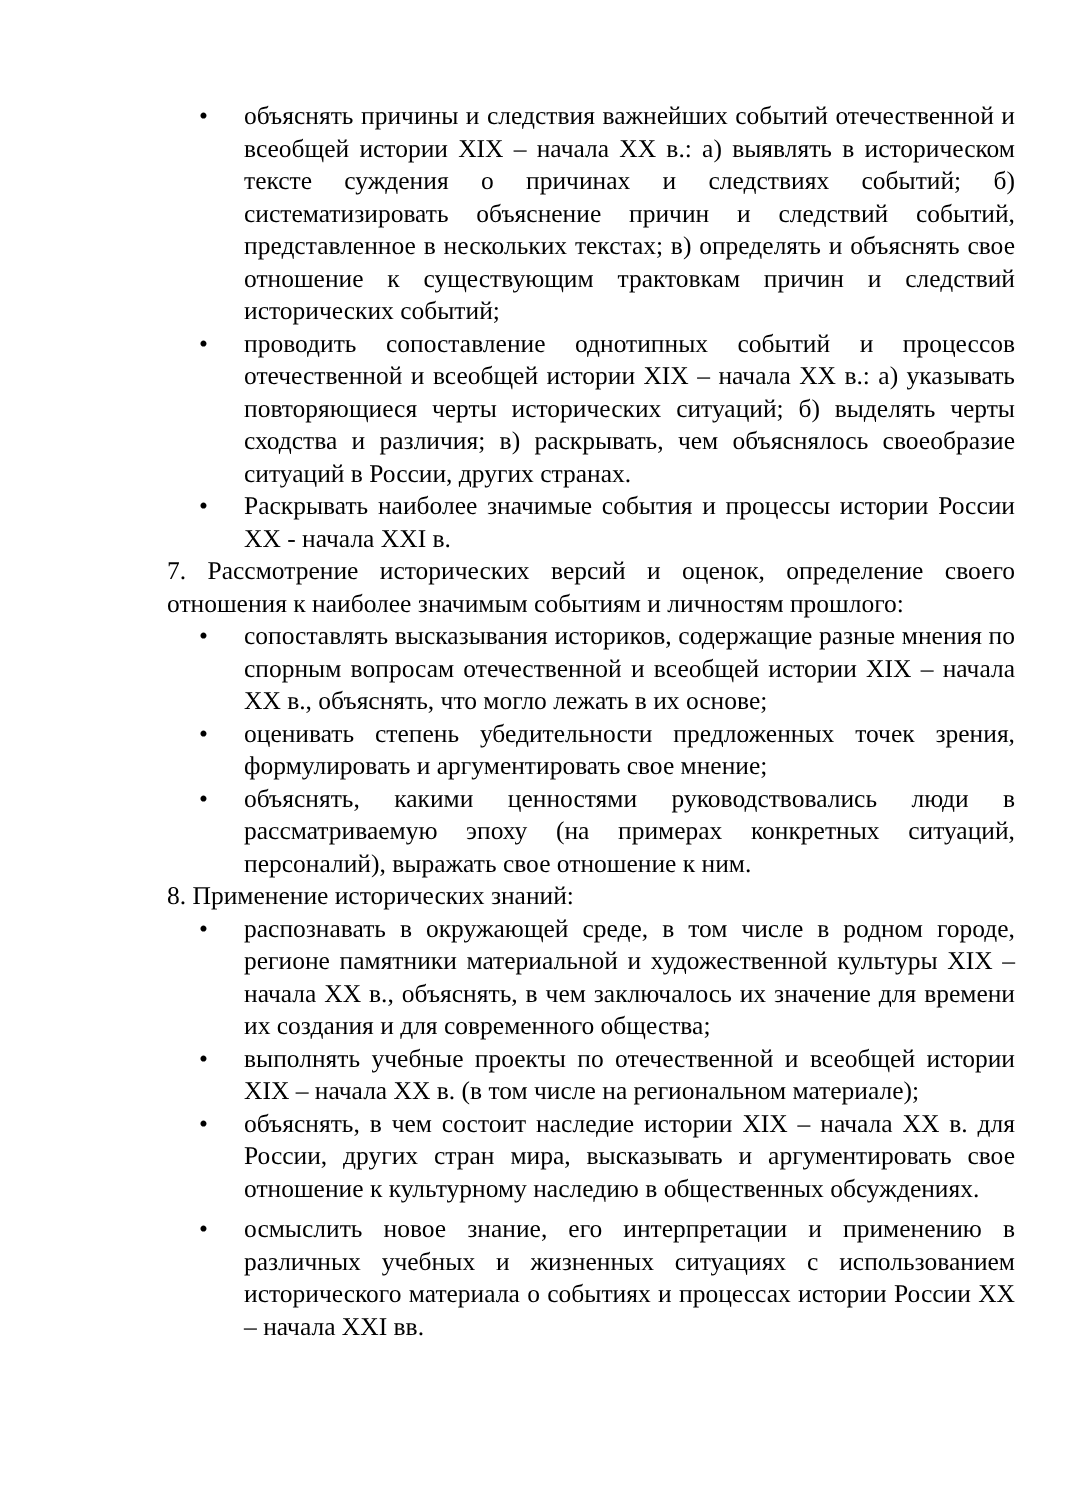• объяснять причины и следствия важнейших событий отечественной и всеобщей истории XIX – начала XX в.: а) выявлять в историческом тексте суждения о причинах и следствиях событий; б) систематизировать объяснение причин и следствий событий, представленное в нескольких текстах; в) определять и объяснять свое отношение к существующим трактовкам причин и следствий исторических событий;
• проводить сопоставление однотипных событий и процессов отечественной и всеобщей истории XIX – начала XX в.: а) указывать повторяющиеся черты исторических ситуаций; б) выделять черты сходства и различия; в) раскрывать, чем объяснялось своеобразие ситуаций в России, других странах.
• Раскрывать наиболее значимые события и процессы истории России XX - начала XXI в.
7. Рассмотрение исторических версий и оценок, определение своего отношения к наиболее значимым событиям и личностям прошлого:
• сопоставлять высказывания историков, содержащие разные мнения по спорным вопросам отечественной и всеобщей истории XIX – начала XX в., объяснять, что могло лежать в их основе;
• оценивать степень убедительности предложенных точек зрения, формулировать и аргументировать свое мнение;
• объяснять, какими ценностями руководствовались люди в рассматриваемую эпоху (на примерах конкретных ситуаций, персоналий), выражать свое отношение к ним.
8. Применение исторических знаний:
• распознавать в окружающей среде, в том числе в родном городе, регионе памятники материальной и художественной культуры XIX – начала XX в., объяснять, в чем заключалось их значение для времени их создания и для современного общества;
• выполнять учебные проекты по отечественной и всеобщей истории XIX – начала XX в. (в том числе на региональном материале);
• объяснять, в чем состоит наследие истории XIX – начала XX в. для России, других стран мира, высказывать и аргументировать свое отношение к культурному наследию в общественных обсуждениях.
• осмыслить новое знание, его интерпретации и применению в различных учебных и жизненных ситуациях с использованием исторического материала о событиях и процессах истории России XX – начала XXI вв.